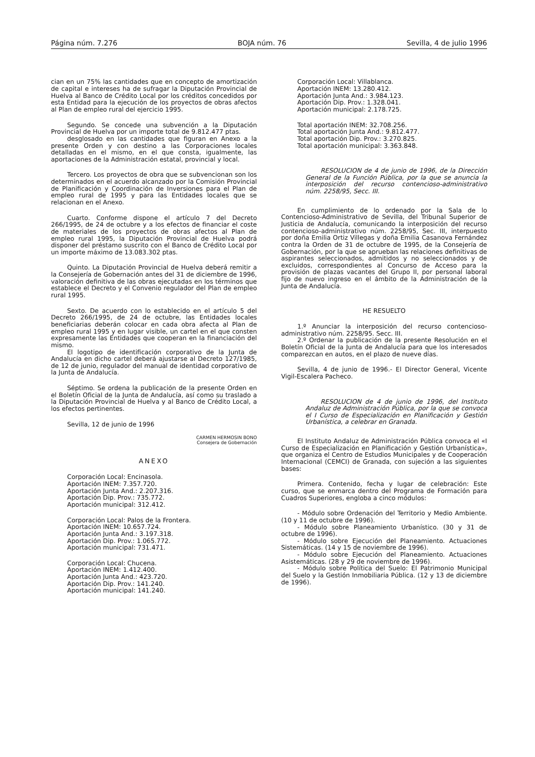Página núm. 7.276 BOJA núm. 76 Sevilla, 4 de julio 1996
cian en un 75% las cantidades que en concepto de amortización de capital e intereses ha de sufragar la Diputación Provincial de Huelva al Banco de Crédito Local por los créditos concedidos por esta Entidad para la ejecución de los proyectos de obras afectos al Plan de empleo rural del ejercicio 1995.
Segundo. Se concede una subvención a la Diputación Provincial de Huelva por un importe total de 9.812.477 ptas.
desglosado en las cantidades que figuran en Anexo a la presente Orden y con destino a las Corporaciones locales detalladas en el mismo, en el que consta, igualmente, las aportaciones de la Administración estatal, provincial y local.
Tercero. Los proyectos de obra que se subvencionan son los determinados en el acuerdo alcanzado por la Comisión Provincial de Planificación y Coordinación de Inversiones para el Plan de empleo rural de 1995 y para las Entidades locales que se relacionan en el Anexo.
Cuarto. Conforme dispone el artículo 7 del Decreto 266/1995, de 24 de octubre y a los efectos de financiar el coste de materiales de los proyectos de obras afectos al Plan de empleo rural 1995, la Diputación Provincial de Huelva podrá disponer del préstamo suscrito con el Banco de Crédito Local por un importe máximo de 13.083.302 ptas.
Quinto. La Diputación Provincial de Huelva deberá remitir a la Consejería de Gobernación antes del 31 de diciembre de 1996, valoración definitiva de las obras ejecutadas en los términos que establece el Decreto y el Convenio regulador del Plan de empleo rural 1995.
Sexto. De acuerdo con lo establecido en el artículo 5 del Decreto 266/1995, de 24 de octubre, las Entidades locales beneficiarias deberán colocar en cada obra afecta al Plan de empleo rural 1995 y en lugar visible, un cartel en el que consten expresamente las Entidades que cooperan en la financiación del mismo.
El logotipo de identificación corporativo de la Junta de Andalucía en dicho cartel deberá ajustarse al Decreto 127/1985, de 12 de junio, regulador del manual de identidad corporativo de la Junta de Andalucía.
Séptimo. Se ordena la publicación de la presente Orden en el Boletín Oficial de la Junta de Andalucía, así como su traslado a la Diputación Provincial de Huelva y al Banco de Crédito Local, a los efectos pertinentes.
Sevilla, 12 de junio de 1996
CARMEN HERMOSIN BONO
Consejera de Gobernación
ANEXO
Corporación Local: Encinasola.
Aportación INEM: 7.357.720.
Aportación Junta And.: 2.207.316.
Aportación Dip. Prov.: 735.772.
Aportación municipal: 312.412.
Corporación Local: Palos de la Frontera.
Aportación INEM: 10.657.724.
Aportación Junta And.: 3.197.318.
Aportación Dip. Prov.: 1.065.772.
Aportación municipal: 731.471.
Corporación Local: Chucena.
Aportación INEM: 1.412.400.
Aportación Junta And.: 423.720.
Aportación Dip. Prov.: 141.240.
Aportación municipal: 141.240.
Corporación Local: Villablanca.
Aportación INEM: 13.280.412.
Aportación Junta And.: 3.984.123.
Aportación Dip. Prov.: 1.328.041.
Aportación municipal: 2.178.725.
Total aportación INEM: 32.708.256.
Total aportación Junta And.: 9.812.477.
Total aportación Dip. Prov.: 3.270.825.
Total aportación municipal: 3.363.848.
RESOLUCION de 4 de junio de 1996, de la Dirección General de la Función Pública, por la que se anuncia la interposición del recurso contencioso-administrativo núm. 2258/95, Secc. III.
En cumplimiento de lo ordenado por la Sala de lo Contencioso-Administrativo de Sevilla, del Tribunal Superior de Justicia de Andalucía, comunicando la interposición del recurso contencioso-administrativo núm. 2258/95, Sec. III, interpuesto por doña Emilia Ortiz Villegas y doña Emilia Casanova Fernández contra la Orden de 31 de octubre de 1995, de la Consejería de Gobernación, por la que se aprueban las relaciones definitivas de aspirantes seleccionados, admitidos y no seleccionados y de excluidos, correspondientes al Concurso de Acceso para la provisión de plazas vacantes del Grupo II, por personal laboral fijo de nuevo ingreso en el ámbito de la Administración de la Junta de Andalucía.
HE RESUELTO
1.º Anunciar la interposición del recurso contencioso-administrativo núm. 2258/95. Secc. III.
2.º Ordenar la publicación de la presente Resolución en el Boletín Oficial de la Junta de Andalucía para que los interesados comparezcan en autos, en el plazo de nueve días.
Sevilla, 4 de junio de 1996.- El Director General, Vicente Vigil-Escalera Pacheco.
RESOLUCION de 4 de junio de 1996, del Instituto Andaluz de Administración Pública, por la que se convoca el I Curso de Especialización en Planificación y Gestión Urbanística, a celebrar en Granada.
El Instituto Andaluz de Administración Pública convoca el «I Curso de Especialización en Planificación y Gestión Urbanística», que organiza el Centro de Estudios Municipales y de Cooperación Internacional (CEMCI) de Granada, con sujeción a las siguientes bases:
Primera. Contenido, fecha y lugar de celebración: Este curso, que se enmarca dentro del Programa de Formación para Cuadros Superiores, engloba a cinco módulos:
- Módulo sobre Ordenación del Territorio y Medio Ambiente. (10 y 11 de octubre de 1996).
- Módulo sobre Planeamiento Urbanístico. (30 y 31 de octubre de 1996).
- Módulo sobre Ejecución del Planeamiento. Actuaciones Sistemáticas. (14 y 15 de noviembre de 1996).
- Módulo sobre Ejecución del Planeamiento. Actuaciones Asistemáticas. (28 y 29 de noviembre de 1996).
- Módulo sobre Política del Suelo: El Patrimonio Municipal del Suelo y la Gestión Inmobiliaria Pública. (12 y 13 de diciembre de 1996).